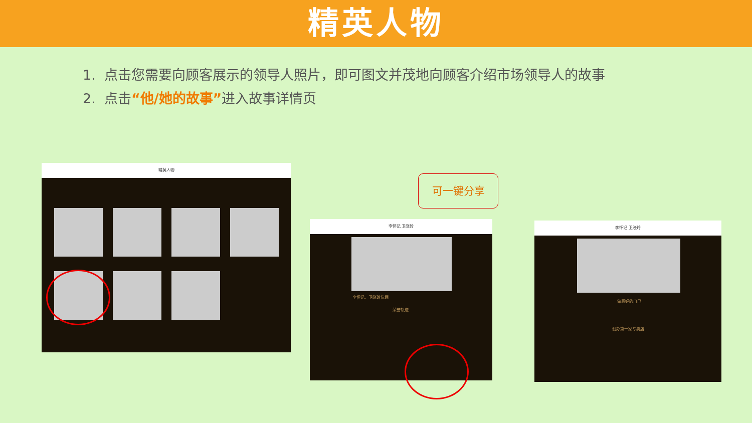精英人物
1. 点击您需要向顾客展示的领导人照片，即可图文并茂地向顾客介绍市场领导人的故事
2. 点击“他/她的故事”进入故事详情页
精英人物
可一键分享
李怀记 卫晓玲
李怀记、卫晓玲伉俪
荣誉轨迹
李怀记 卫晓玲
做最好的自己
创办第一家专卖店